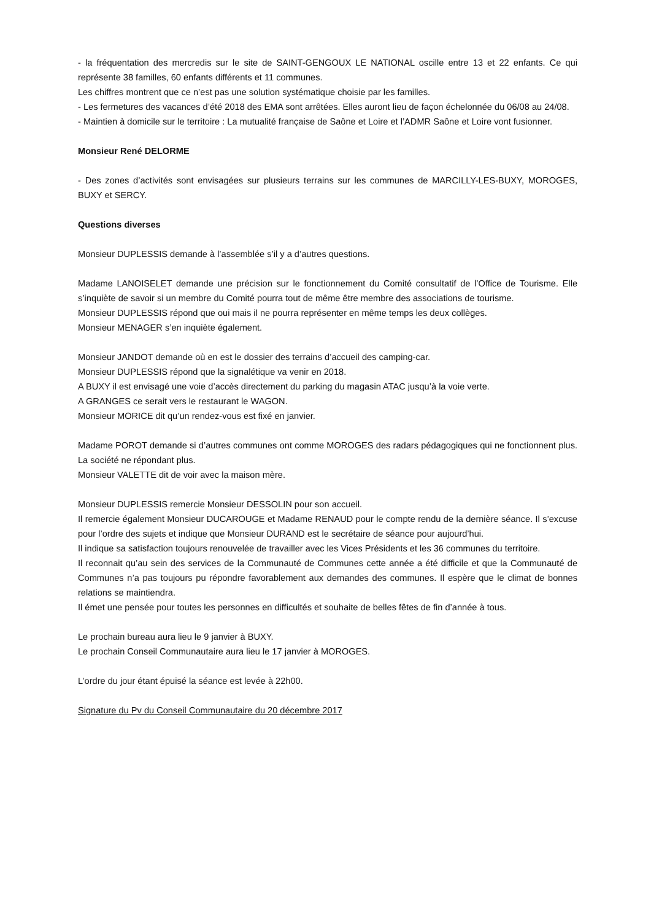- la fréquentation des mercredis sur le site de SAINT-GENGOUX LE NATIONAL oscille entre 13 et 22 enfants. Ce qui représente 38 familles, 60 enfants différents et 11 communes.
Les chiffres montrent que ce n’est pas une solution systématique choisie par les familles.
- Les fermetures des vacances d’été 2018 des EMA sont arrêtées. Elles auront lieu de façon échelonnée du 06/08 au 24/08.
- Maintien à domicile sur le territoire : La mutualité française de Saône et Loire et l’ADMR Saône et Loire vont fusionner.
Monsieur René DELORME
- Des zones d’activités sont envisagées sur plusieurs terrains sur les communes de MARCILLY-LES-BUXY, MOROGES, BUXY et SERCY.
Questions diverses
Monsieur DUPLESSIS demande à l’assemblée s’il y a d’autres questions.
Madame LANOISELET demande une précision sur le fonctionnement du Comité consultatif de l’Office de Tourisme. Elle s’inquiète de savoir si un membre du Comité pourra tout de même être membre des associations de tourisme.
Monsieur DUPLESSIS répond que oui mais il ne pourra représenter en même temps les deux collèges.
Monsieur MENAGER s’en inquiète également.
Monsieur JANDOT demande où en est le dossier des terrains d’accueil des camping-car.
Monsieur DUPLESSIS répond que la signalétique va venir en 2018.
A BUXY il est envisagé une voie d’accès directement du parking du magasin ATAC jusqu’à la voie verte.
A GRANGES ce serait vers le restaurant le WAGON.
Monsieur MORICE dit qu’un rendez-vous est fixé en janvier.
Madame POROT demande si d’autres communes ont comme MOROGES des radars pédagogiques qui ne fonctionnent plus. La société ne répondant plus.
Monsieur VALETTE dit de voir avec la maison mère.
Monsieur DUPLESSIS remercie Monsieur DESSOLIN pour son accueil.
Il remercie également Monsieur DUCAROUGE et Madame RENAUD pour le compte rendu de la dernière séance. Il s’excuse pour l’ordre des sujets et indique que Monsieur DURAND est le secrétaire de séance pour aujourd’hui.
Il indique sa satisfaction toujours renouvelée de travailler avec les Vices Présidents et les 36 communes du territoire.
Il reconnait qu’au sein des services de la Communauté de Communes cette année a été difficile et que la Communauté de Communes n’a pas toujours pu répondre favorablement aux demandes des communes. Il espère que le climat de bonnes relations se maintiendra.
Il émet une pensée pour toutes les personnes en difficultés et souhaite de belles fêtes de fin d’année à tous.
Le prochain bureau aura lieu le 9 janvier à BUXY.
Le prochain Conseil Communautaire aura lieu le 17 janvier à MOROGES.
L’ordre du jour étant épuisé la séance est levée à 22h00.
Signature du Pv du Conseil Communautaire du 20 décembre 2017